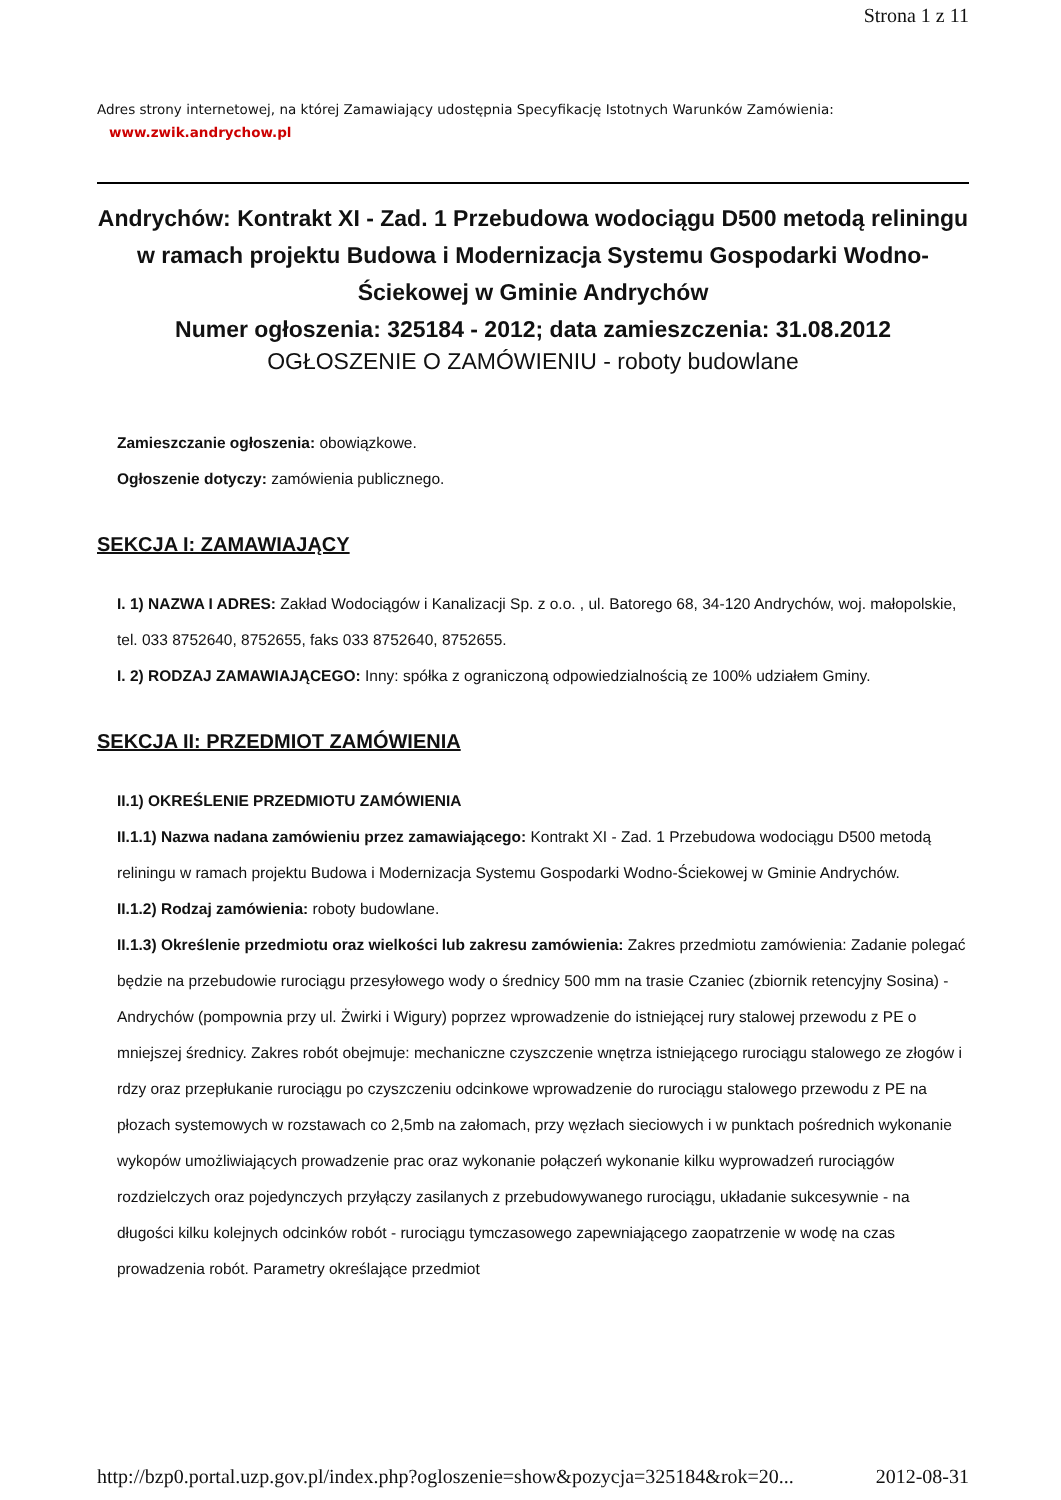Strona 1 z 11
Adres strony internetowej, na której Zamawiający udostępnia Specyfikację Istotnych Warunków Zamówienia:
www.zwik.andrychow.pl
Andrychów: Kontrakt XI - Zad. 1 Przebudowa wodociągu D500 metodą reliningu w ramach projektu Budowa i Modernizacja Systemu Gospodarki Wodno-Ściekowej w Gminie Andrychów
Numer ogłoszenia: 325184 - 2012; data zamieszczenia: 31.08.2012
OGŁOSZENIE O ZAMÓWIENIU - roboty budowlane
Zamieszczanie ogłoszenia: obowiązkowe.
Ogłoszenie dotyczy: zamówienia publicznego.
SEKCJA I: ZAMAWIAJĄCY
I. 1) NAZWA I ADRES: Zakład Wodociągów i Kanalizacji Sp. z o.o. , ul. Batorego 68, 34-120 Andrychów, woj. małopolskie, tel. 033 8752640, 8752655, faks 033 8752640, 8752655.
I. 2) RODZAJ ZAMAWIAJĄCEGO: Inny: spółka z ograniczoną odpowiedzialnością ze 100% udziałem Gminy.
SEKCJA II: PRZEDMIOT ZAMÓWIENIA
II.1) OKREŚLENIE PRZEDMIOTU ZAMÓWIENIA
II.1.1) Nazwa nadana zamówieniu przez zamawiającego: Kontrakt XI - Zad. 1 Przebudowa wodociągu D500 metodą reliningu w ramach projektu Budowa i Modernizacja Systemu Gospodarki Wodno-Ściekowej w Gminie Andrychów.
II.1.2) Rodzaj zamówienia: roboty budowlane.
II.1.3) Określenie przedmiotu oraz wielkości lub zakresu zamówienia: Zakres przedmiotu zamówienia: Zadanie polegać będzie na przebudowie rurociągu przesyłowego wody o średnicy 500 mm na trasie Czaniec (zbiornik retencyjny Sosina) - Andrychów (pompownia przy ul. Żwirki i Wigury) poprzez wprowadzenie do istniejącej rury stalowej przewodu z PE o mniejszej średnicy. Zakres robót obejmuje: mechaniczne czyszczenie wnętrza istniejącego rurociągu stalowego ze złogów i rdzy oraz przepłukanie rurociągu po czyszczeniu odcinkowe wprowadzenie do rurociągu stalowego przewodu z PE na płozach systemowych w rozstawach co 2,5mb na załomach, przy węzłach sieciowych i w punktach pośrednich wykonanie wykopów umożliwiających prowadzenie prac oraz wykonanie połączeń wykonanie kilku wyprowadzeń rurociągów rozdzielczych oraz pojedynczych przyłączy zasilanych z przebudowywanego rurociągu, układanie sukcesywnie - na długości kilku kolejnych odcinków robót - rurociągu tymczasowego zapewniającego zaopatrzenie w wodę na czas prowadzenia robót. Parametry określające przedmiot
http://bzp0.portal.uzp.gov.pl/index.php?ogloszenie=show&pozycja=325184&rok=20... 2012-08-31